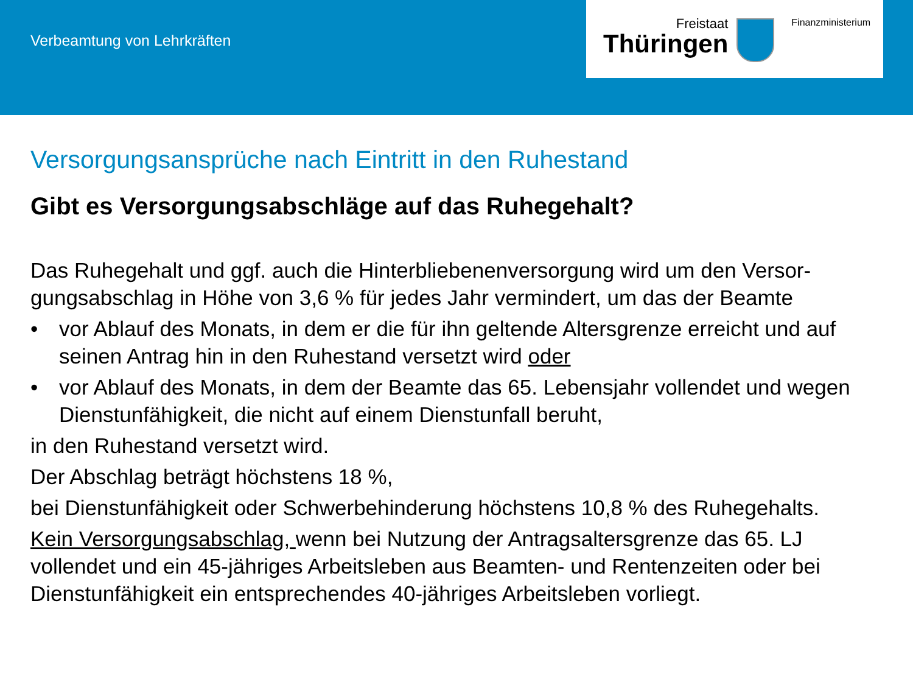Verbeamtung von Lehrkräften
Freistaat
Thüringen
Finanzministerium
Versorgungsansprüche nach Eintritt in den Ruhestand
Gibt es Versorgungsabschläge auf das Ruhegehalt?
Das Ruhegehalt und ggf. auch die Hinterbliebenenversorgung wird um den Versor-gungsabschlag in Höhe von 3,6 % für jedes Jahr vermindert, um das der Beamte
• vor Ablauf des Monats, in dem er die für ihn geltende Altersgrenze erreicht und auf seinen Antrag hin in den Ruhestand versetzt wird oder
• vor Ablauf des Monats, in dem der Beamte das 65. Lebensjahr vollendet und wegen Dienstunfähigkeit, die nicht auf einem Dienstunfall beruht,
in den Ruhestand versetzt wird.
Der Abschlag beträgt höchstens 18 %,
bei Dienstunfähigkeit oder Schwerbehinderung höchstens 10,8 % des Ruhegehalts.
Kein Versorgungsabschlag, wenn bei Nutzung der Antragsaltersgrenze das 65. LJ vollendet und ein 45-jähriges Arbeitsleben aus Beamten- und Rentenzeiten oder bei Dienstunfähigkeit ein entsprechendes 40-jähriges Arbeitsleben vorliegt.